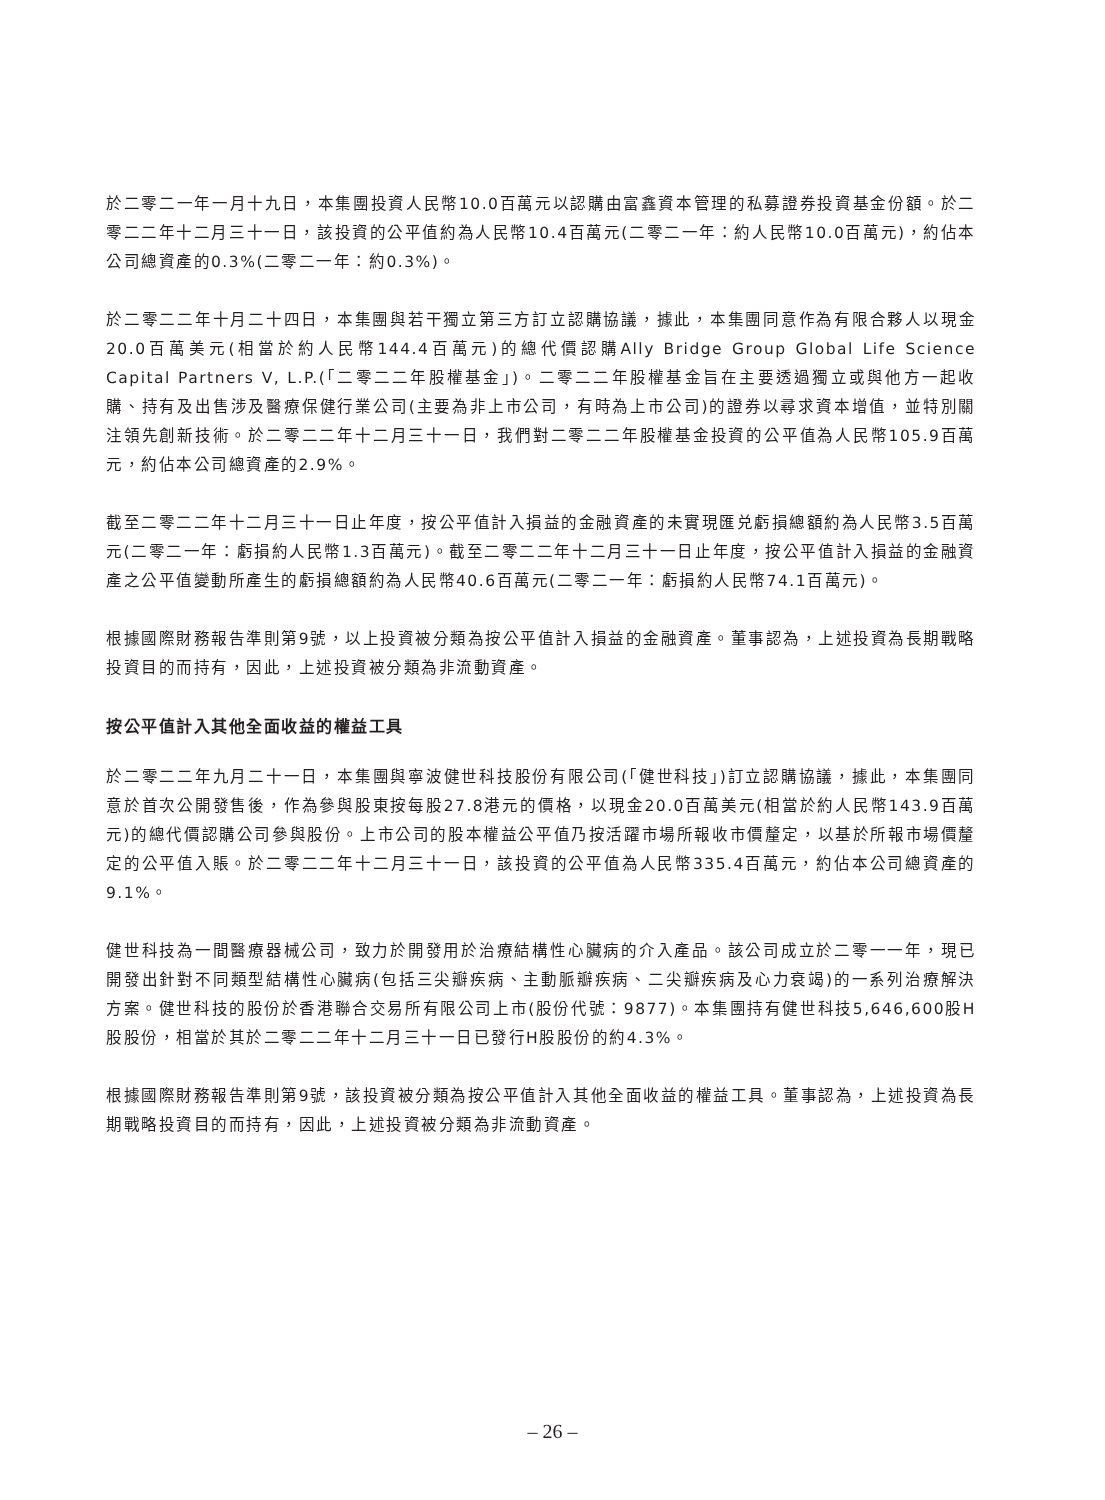於二零二一年一月十九日，本集團投資人民幣10.0百萬元以認購由富鑫資本管理的私募證券投資基金份額。於二零二二年十二月三十一日，該投資的公平值約為人民幣10.4百萬元(二零二一年：約人民幣10.0百萬元)，約佔本公司總資產的0.3%(二零二一年：約0.3%)。
於二零二二年十月二十四日，本集團與若干獨立第三方訂立認購協議，據此，本集團同意作為有限合夥人以現金20.0百萬美元(相當於約人民幣144.4百萬元)的總代價認購Ally Bridge Group Global Life Science Capital Partners V, L.P.(「二零二二年股權基金」)。二零二二年股權基金旨在主要透過獨立或與他方一起收購、持有及出售涉及醫療保健行業公司(主要為非上市公司，有時為上市公司)的證券以尋求資本增值，並特別關注領先創新技術。於二零二二年十二月三十一日，我們對二零二二年股權基金投資的公平值為人民幣105.9百萬元，約佔本公司總資產的2.9%。
截至二零二二年十二月三十一日止年度，按公平值計入損益的金融資產的未實現匯兑虧損總額約為人民幣3.5百萬元(二零二一年：虧損約人民幣1.3百萬元)。截至二零二二年十二月三十一日止年度，按公平值計入損益的金融資產之公平值變動所產生的虧損總額約為人民幣40.6百萬元(二零二一年：虧損約人民幣74.1百萬元)。
根據國際財務報告準則第9號，以上投資被分類為按公平值計入損益的金融資產。董事認為，上述投資為長期戰略投資目的而持有，因此，上述投資被分類為非流動資產。
按公平值計入其他全面收益的權益工具
於二零二二年九月二十一日，本集團與寧波健世科技股份有限公司(「健世科技」)訂立認購協議，據此，本集團同意於首次公開發售後，作為參與股東按每股27.8港元的價格，以現金20.0百萬美元(相當於約人民幣143.9百萬元)的總代價認購公司參與股份。上市公司的股本權益公平值乃按活躍市場所報收市價釐定，以基於所報市場價釐定的公平值入賬。於二零二二年十二月三十一日，該投資的公平值為人民幣335.4百萬元，約佔本公司總資產的9.1%。
健世科技為一間醫療器械公司，致力於開發用於治療結構性心臟病的介入產品。該公司成立於二零一一年，現已開發出針對不同類型結構性心臟病(包括三尖瓣疾病、主動脈瓣疾病、二尖瓣疾病及心力衰竭)的一系列治療解決方案。健世科技的股份於香港聯合交易所有限公司上市(股份代號：9877)。本集團持有健世科技5,646,600股H股股份，相當於其於二零二二年十二月三十一日已發行H股股份的約4.3%。
根據國際財務報告準則第9號，該投資被分類為按公平值計入其他全面收益的權益工具。董事認為，上述投資為長期戰略投資目的而持有，因此，上述投資被分類為非流動資產。
– 26 –